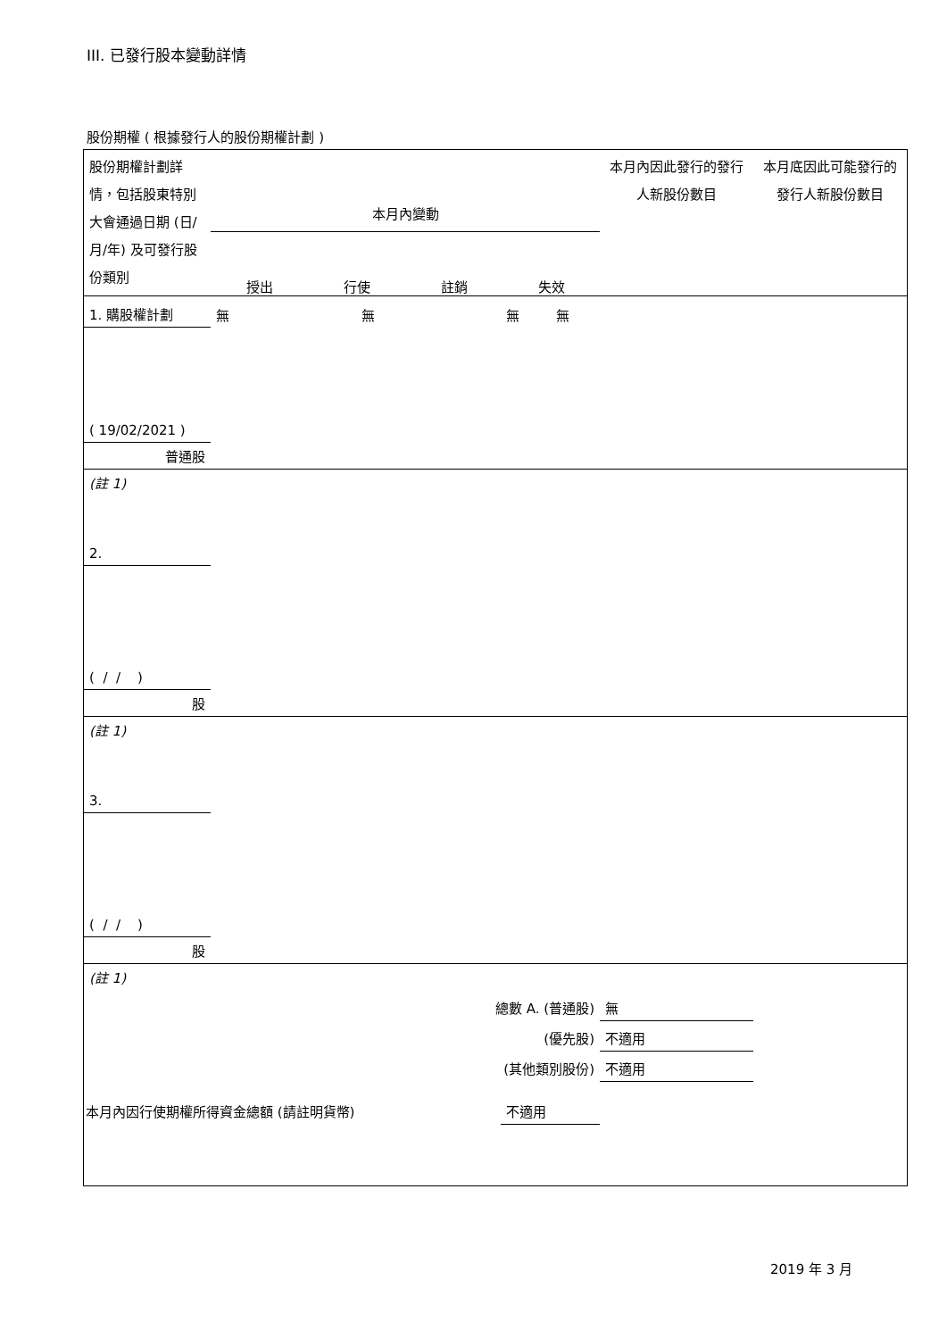III. 已發行股本變動詳情
股份期權 ( 根據發行人的股份期權計劃 )
| 股份期權計劃詳情，包括股東特別大會通過日期 (日/月/年) 及可發行股份類別 | 本月內變動 授出 行使 註銷 失效 | | | | 本月內因此發行的發行人新股份數目 | 本月底因此可能發行的發行人新股份數目 |
| 1. 購股權計劃 | 無 | 無 | 無 | 無 | | |
| ( 19/02/2021 ) | | | | | | |
| 普通股 | | | | | | |
| (註 1) | | | | | | |
| 2. | | | | | | |
| ( / / ) | | | | | | |
| 股 | | | | | | |
| (註 1) | | | | | | |
| 3. | | | | | | |
| ( / / ) | | | | | | |
| 股 | | | | | | |
| (註 1) | | | | | | |
| 總數 A. (普通股) | | | | | 無 | |
| (優先股) | | | | | 不適用 | |
| (其他類別股份) | | | | | 不適用 | |
| 本月內因行使期權所得資金總額 (請註明貨幣) | | | 不適用 | | | |
2019 年 3 月